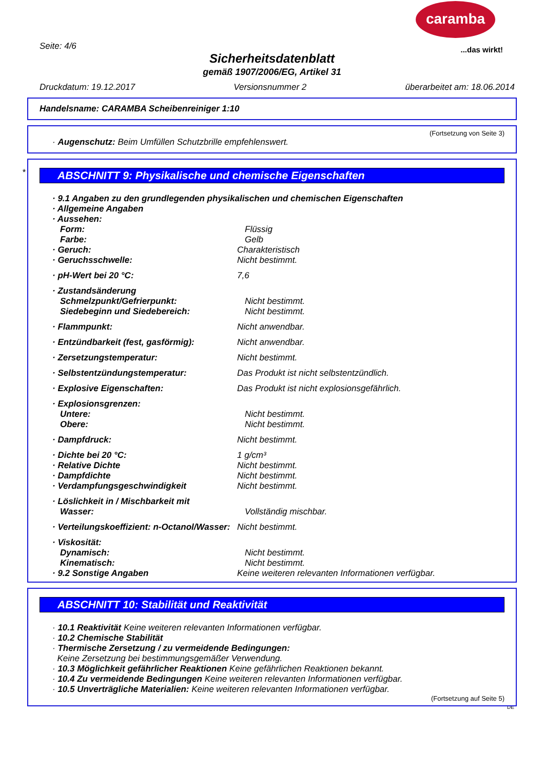caramba
...das wirkt! Seite: 4/6
Sicherheitsdatenblatt
gemäß 1907/2006/EG, Artikel 31
Druckdatum: 19.12.2017 Versionsnummer 2 überarbeitet am: 18.06.2014
Handelsname: CARAMBA Scheibenreiniger 1:10
(Fortsetzung von Seite 3)
· Augenschutz: Beim Umfüllen Schutzbrille empfehlenswert.
*
ABSCHNITT 9: Physikalische und chemische Eigenschaften
· 9.1 Angaben zu den grundlegenden physikalischen und chemischen Eigenschaften
· Allgemeine Angaben
· Aussehen:
Form: Flüssig
Farbe: Gelb
· Geruch: Charakteristisch
· Geruchsschwelle: Nicht bestimmt.
· pH-Wert bei 20 °C: 7,6
· Zustandsänderung
Schmelzpunkt/Gefrierpunkt: Nicht bestimmt.
Siedebeginn und Siedebereich: Nicht bestimmt.
· Flammpunkt: Nicht anwendbar.
· Entzündbarkeit (fest, gasförmig): Nicht anwendbar.
· Zersetzungstemperatur: Nicht bestimmt.
· Selbstentzündungstemperatur: Das Produkt ist nicht selbstentzündlich.
· Explosive Eigenschaften: Das Produkt ist nicht explosionsgefährlich.
· Explosionsgrenzen:
Untere: Nicht bestimmt.
Obere: Nicht bestimmt.
· Dampfdruck: Nicht bestimmt.
· Dichte bei 20 °C: 1 g/cm³
· Relative Dichte Nicht bestimmt.
· Dampfdichte Nicht bestimmt.
· Verdampfungsgeschwindigkeit Nicht bestimmt.
· Löslichkeit in / Mischbarkeit mit
Wasser: Vollständig mischbar.
· Verteilungskoeffizient: n-Octanol/Wasser: Nicht bestimmt.
· Viskosität:
Dynamisch: Nicht bestimmt.
Kinematisch: Nicht bestimmt.
· 9.2 Sonstige Angaben Keine weiteren relevanten Informationen verfügbar.
ABSCHNITT 10: Stabilität und Reaktivität
· 10.1 Reaktivität Keine weiteren relevanten Informationen verfügbar.
· 10.2 Chemische Stabilität
· Thermische Zersetzung / zu vermeidende Bedingungen:
Keine Zersetzung bei bestimmungsgemäßer Verwendung.
· 10.3 Möglichkeit gefährlicher Reaktionen Keine gefährlichen Reaktionen bekannt.
· 10.4 Zu vermeidende Bedingungen Keine weiteren relevanten Informationen verfügbar.
· 10.5 Unverträgliche Materialien: Keine weiteren relevanten Informationen verfügbar.
(Fortsetzung auf Seite 5)
DE